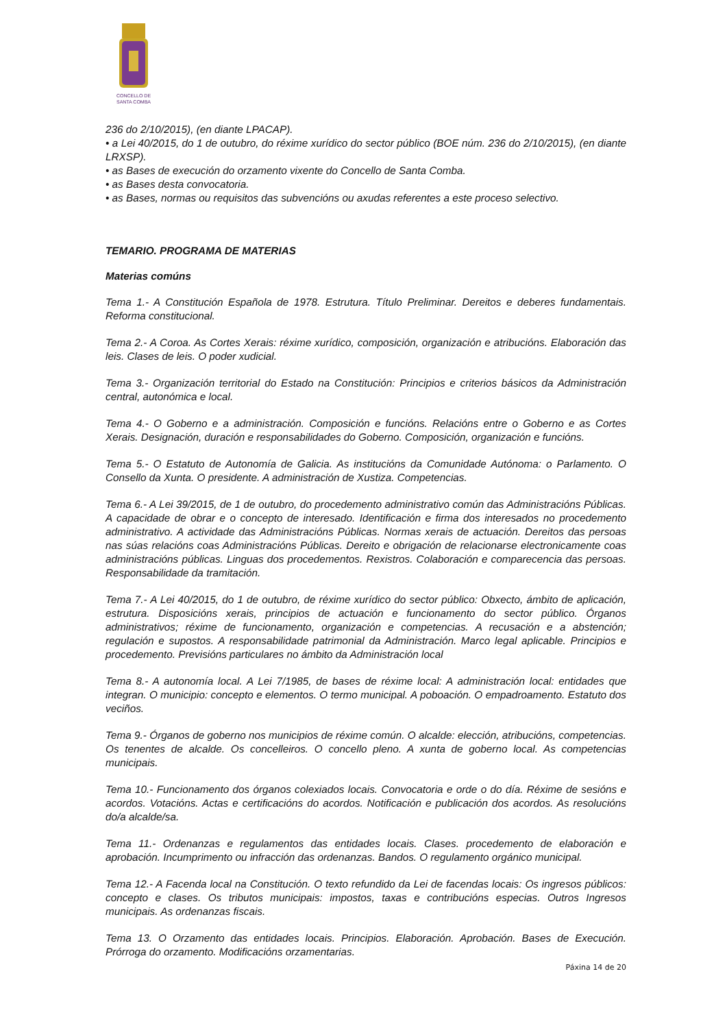CONCELLO DE
SANTA COMBA
236 do 2/10/2015), (en diante LPACAP).
• a Lei 40/2015, do 1 de outubro, do réxime xurídico do sector público (BOE núm. 236 do 2/10/2015), (en diante LRXSP).
• as Bases de execución do orzamento vixente do Concello de Santa Comba.
• as Bases desta convocatoria.
• as Bases, normas ou requisitos das subvencións ou axudas referentes a este proceso selectivo.
TEMARIO. PROGRAMA DE MATERIAS
Materias comúns
Tema 1.- A Constitución Española de 1978. Estrutura. Título Preliminar. Dereitos e deberes fundamentais. Reforma constitucional.
Tema 2.- A Coroa. As Cortes Xerais: réxime xurídico, composición, organización e atribucións. Elaboración das leis. Clases de leis. O poder xudicial.
Tema 3.- Organización territorial do Estado na Constitución: Principios e criterios básicos da Administración central, autonómica e local.
Tema 4.- O Goberno e a administración. Composición e funcións. Relacións entre o Goberno e as Cortes Xerais. Designación, duración e responsabilidades do Goberno. Composición, organización e funcións.
Tema 5.- O Estatuto de Autonomía de Galicia. As institucións da Comunidade Autónoma: o Parlamento. O Consello da Xunta. O presidente. A administración de Xustiza. Competencias.
Tema 6.- A Lei 39/2015, de 1 de outubro, do procedemento administrativo común das Administracións Públicas. A capacidade de obrar e o concepto de interesado. Identificación e firma dos interesados no procedemento administrativo. A actividade das Administracións Públicas. Normas xerais de actuación. Dereitos das persoas nas súas relacións coas Administracións Públicas. Dereito e obrigación de relacionarse electronicamente coas administracións públicas. Linguas dos procedementos. Rexistros. Colaboración e comparecencia das persoas. Responsabilidade da tramitación.
Tema 7.- A Lei 40/2015, do 1 de outubro, de réxime xurídico do sector público: Obxecto, ámbito de aplicación, estrutura. Disposicións xerais, principios de actuación e funcionamento do sector público. Órganos administrativos; réxime de funcionamento, organización e competencias. A recusación e a abstención; regulación e supostos. A responsabilidade patrimonial da Administración. Marco legal aplicable. Principios e procedemento. Previsións particulares no ámbito da Administración local
Tema 8.- A autonomía local. A Lei 7/1985, de bases de réxime local: A administración local: entidades que integran. O municipio: concepto e elementos. O termo municipal. A poboación. O empadroamento. Estatuto dos veciños.
Tema 9.- Órganos de goberno nos municipios de réxime común. O alcalde: elección, atribucións, competencias. Os tenentes de alcalde. Os concelleiros. O concello pleno. A xunta de goberno local. As competencias municipais.
Tema 10.- Funcionamento dos órganos colexiados locais. Convocatoria e orde o do día. Réxime de sesións e acordos. Votacións. Actas e certificacións do acordos. Notificación e publicación dos acordos. As resolucións do/a alcalde/sa.
Tema 11.- Ordenanzas e regulamentos das entidades locais. Clases. procedemento de elaboración e aprobación. Incumprimento ou infracción das ordenanzas. Bandos. O regulamento orgánico municipal.
Tema 12.- A Facenda local na Constitución. O texto refundido da Lei de facendas locais: Os ingresos públicos: concepto e clases. Os tributos municipais: impostos, taxas e contribucións especias. Outros Ingresos municipais. As ordenanzas fiscais.
Tema 13. O Orzamento das entidades locais. Principios. Elaboración. Aprobación. Bases de Execución. Prórroga do orzamento. Modificacións orzamentarias.
Páxina 14 de 20